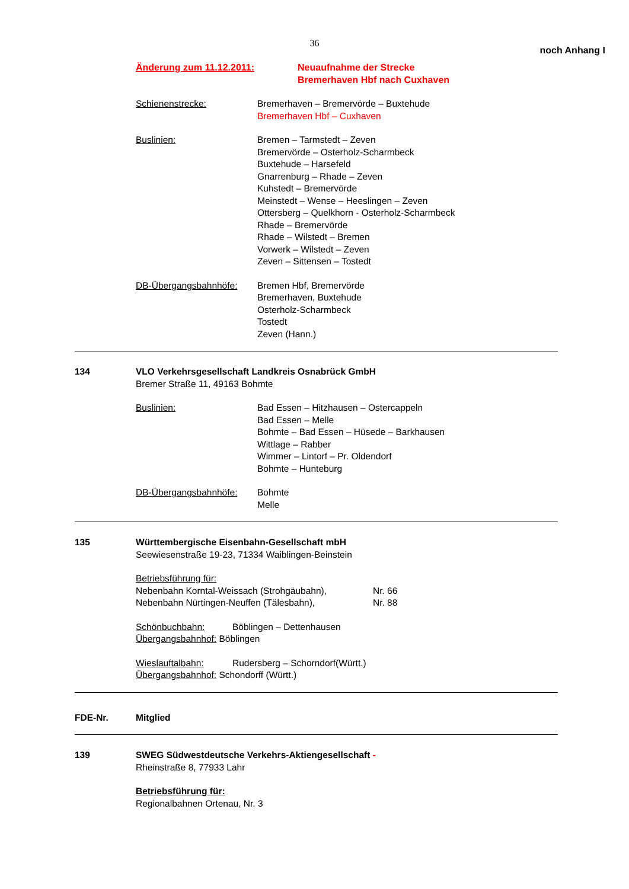36
noch Anhang I
Änderung zum 11.12.2011: Neuaufnahme der Strecke
Bremerhaven Hbf nach Cuxhaven
Schienenstrecke: Bremerhaven – Bremervörde – Buxtehude
Bremerhaven Hbf – Cuxhaven
Buslinien: Bremen – Tarmstedt – Zeven
Bremervörde – Osterholz-Scharmbeck
Buxtehude – Harsefeld
Gnarrenburg – Rhade – Zeven
Kuhstedt – Bremervörde
Meinstedt – Wense – Heeslingen – Zeven
Ottersberg – Quelkhorn - Osterholz-Scharmbeck
Rhade – Bremervörde
Rhade – Wilstedt – Bremen
Vorwerk – Wilstedt – Zeven
Zeven – Sittensen – Tostedt
DB-Übergangsbahnhöfe: Bremen Hbf, Bremervörde
Bremerhaven, Buxtehude
Osterholz-Scharmbeck
Tostedt
Zeven (Hann.)
134 VLO Verkehrsgesellschaft Landkreis Osnabrück GmbH
Bremer Straße 11, 49163 Bohmte
Buslinien: Bad Essen – Hitzhausen – Ostercappeln
Bad Essen – Melle
Bohmte – Bad Essen – Hüsede – Barkhausen
Wittlage – Rabber
Wimmer – Lintorf – Pr. Oldendorf
Bohmte – Hunteburg
DB-Übergangsbahnhöfe: Bohmte
Melle
135 Württembergische Eisenbahn-Gesellschaft mbH
Seewiesenstraße 19-23, 71334 Waiblingen-Beinstein
Betriebsführung für:
Nebenbahn Korntal-Weissach (Strohgäubahn), Nr. 66
Nebenbahn Nürtingen-Neuffen (Tälesbahn), Nr. 88
Schönbuchbahn: Böblingen – Dettenhausen
Übergangsbahnhof: Böblingen
Wieslauftalbahn: Rudersberg – Schorndorf(Württ.)
Übergangsbahnhof: Schondorff (Württ.)
FDE-Nr. Mitglied
139 SWEG Südwestdeutsche Verkehrs-Aktiengesellschaft -
Rheinstraße 8, 77933 Lahr
Betriebsführung für:
Regionalbahnen Ortenau, Nr. 3